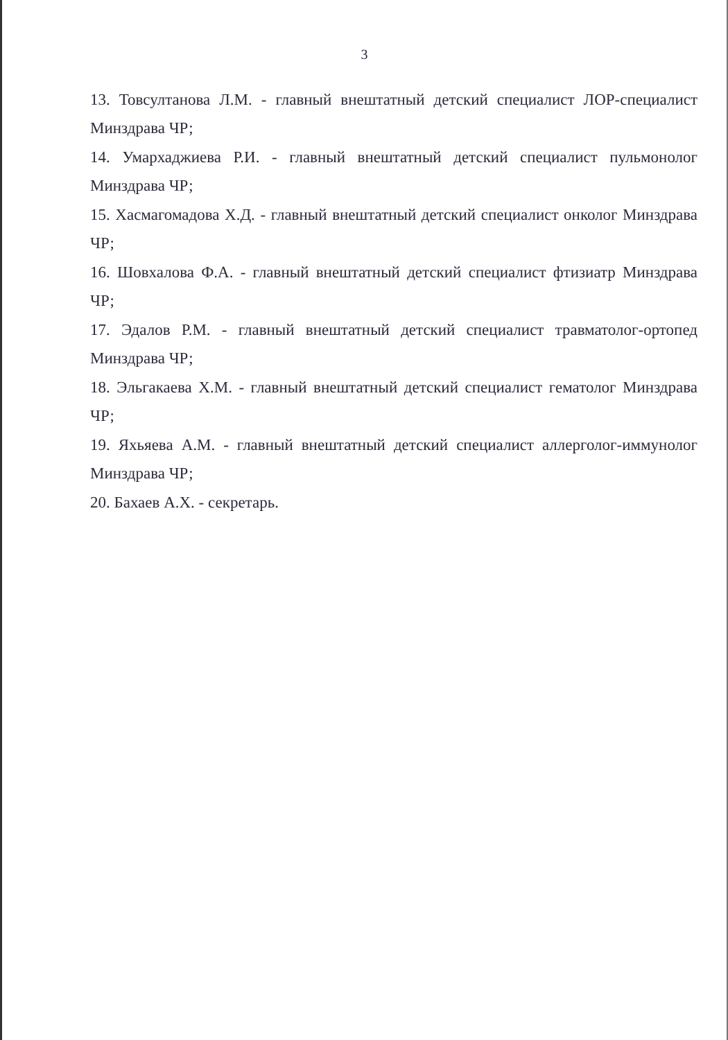3
13. Товсултанова Л.М. - главный внештатный детский специалист ЛОР-специалист Минздрава ЧР;
14. Умархаджиева Р.И. - главный внештатный детский специалист пульмонолог Минздрава ЧР;
15. Хасмагомадова Х.Д. - главный внештатный детский специалист онколог Минздрава ЧР;
16. Шовхалова Ф.А. - главный внештатный детский специалист фтизиатр Минздрава ЧР;
17. Эдалов Р.М. - главный внештатный детский специалист травматолог-ортопед Минздрава ЧР;
18. Эльгакаева Х.М. - главный внештатный детский специалист гематолог Минздрава ЧР;
19. Яхьяева А.М. - главный внештатный детский специалист аллерголог-иммунолог Минздрава ЧР;
20. Бахаев А.Х. - секретарь.